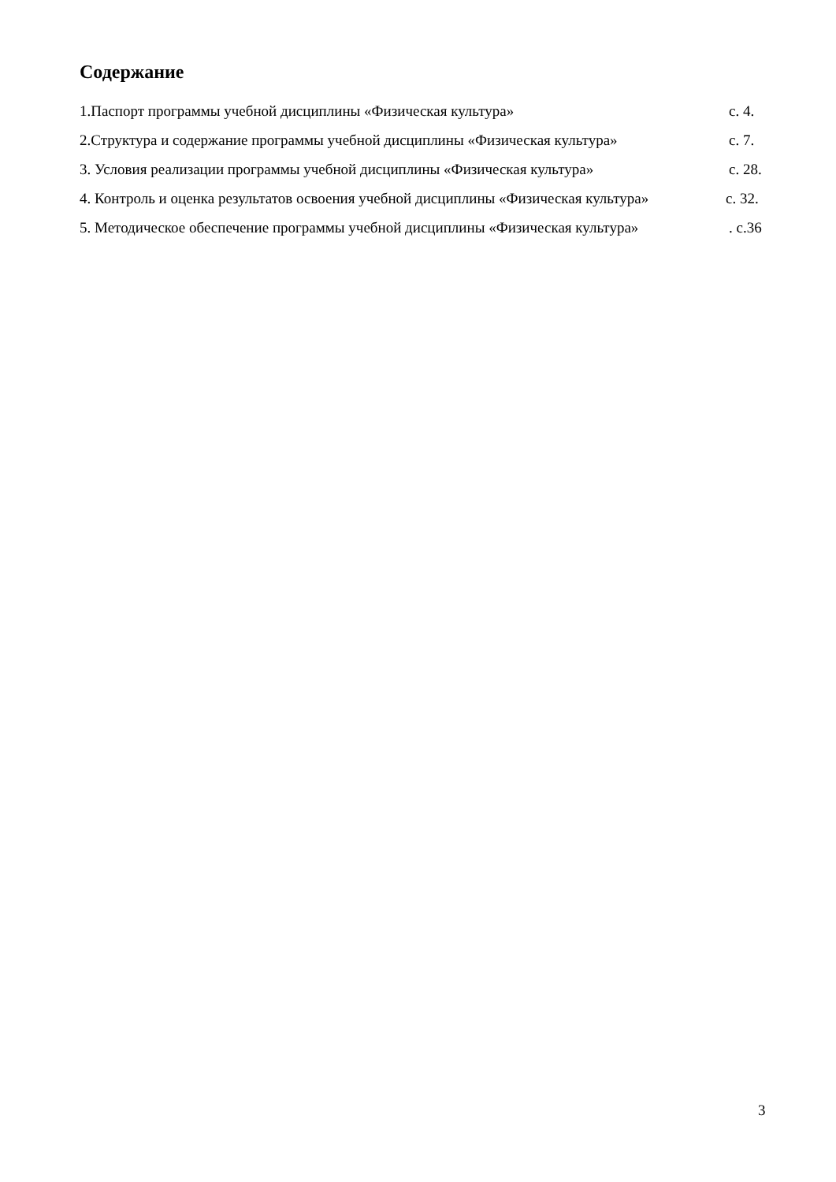Содержание
1.Паспорт программы учебной дисциплины «Физическая культура» с. 4.
2.Структура и содержание программы учебной дисциплины «Физическая культура» с. 7.
3. Условия реализации программы учебной дисциплины «Физическая культура» с. 28.
4. Контроль и оценка результатов освоения учебной дисциплины «Физическая культура» с. 32.
5. Методическое обеспечение программы учебной дисциплины «Физическая культура» . с.36
3